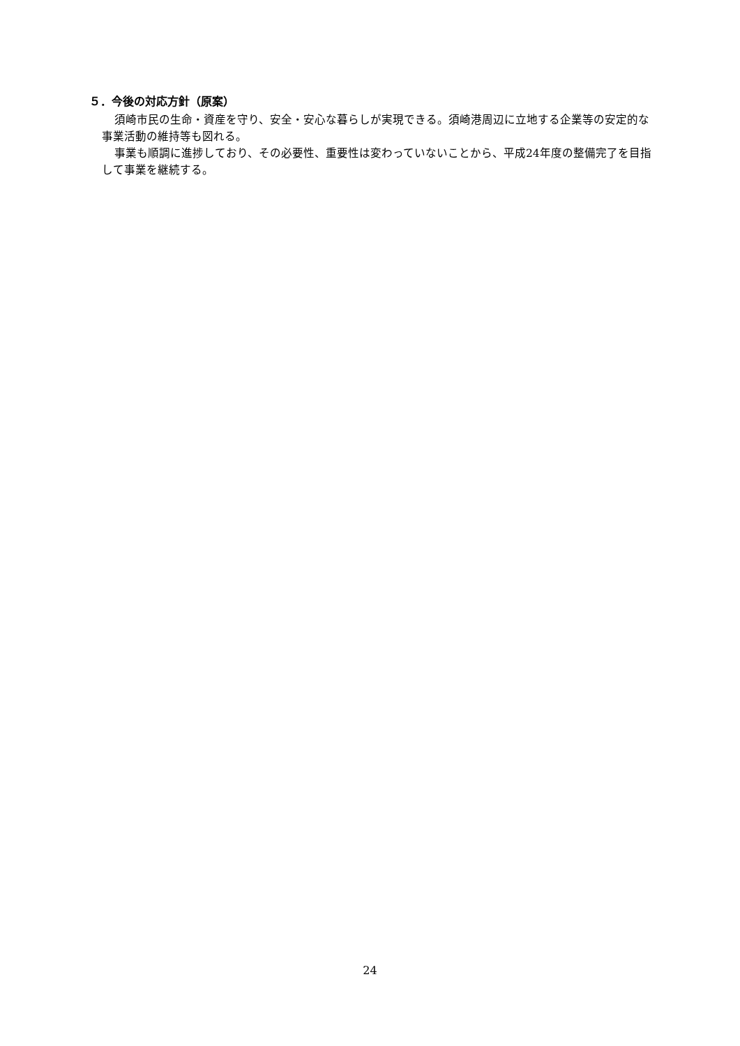５．今後の対応方針（原案）
須崎市民の生命・資産を守り、安全・安心な暮らしが実現できる。須崎港周辺に立地する企業等の安定的な事業活動の維持等も図れる。
事業も順調に進捗しており、その必要性、重要性は変わっていないことから、平成24年度の整備完了を目指して事業を継続する。
24